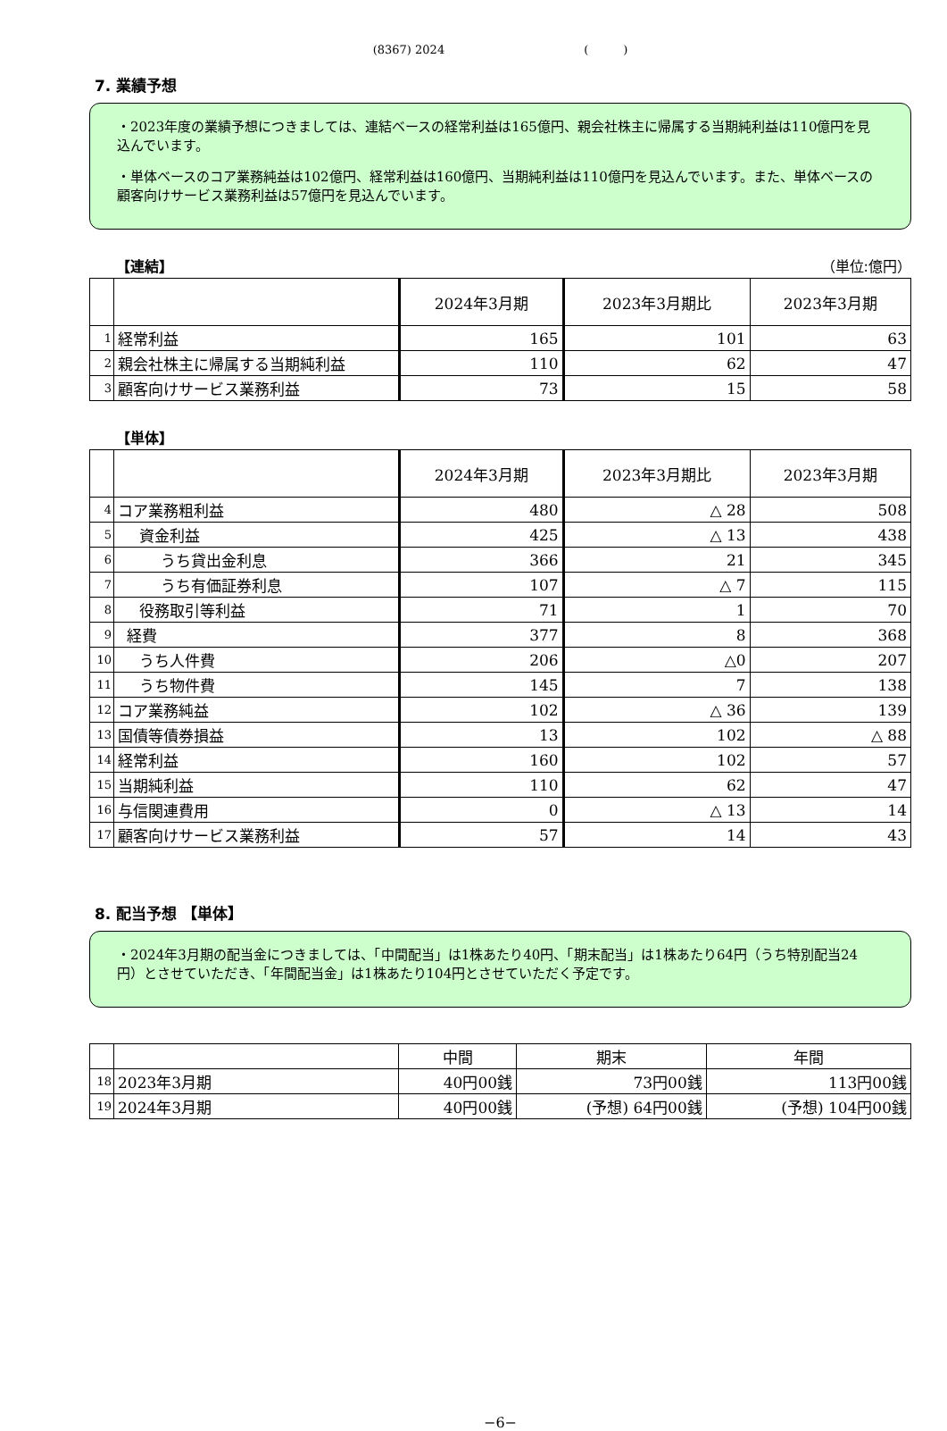(8367) 2024　　　　　　　　　　　　(　　　)
7. 業績予想
・2023年度の業績予想につきましては、連結ベースの経常利益は165億円、親会社株主に帰属する当期純利益は110億円を見込んでいます。
・単体ベースのコア業務純益は102億円、経常利益は160億円、当期純利益は110億円を見込んでいます。また、単体ベースの顧客向けサービス業務利益は57億円を見込んでいます。
【連結】 （単位:億円）
| | | 2024年3月期 | 2023年3月期比 | 2023年3月期 |
| --- | --- | --- | --- | --- |
| 1 | 経常利益 | 165 | 101 | 63 |
| 2 | 親会社株主に帰属する当期純利益 | 110 | 62 | 47 |
| 3 | 顧客向けサービス業務利益 | 73 | 15 | 58 |
【単体】
| | | 2024年3月期 | 2023年3月期比 | 2023年3月期 |
| --- | --- | --- | --- | --- |
| 4 | コア業務粗利益 | 480 | △ 28 | 508 |
| 5 | 資金利益 | 425 | △ 13 | 438 |
| 6 | うち貸出金利息 | 366 | 21 | 345 |
| 7 | うち有価証券利息 | 107 | △ 7 | 115 |
| 8 | 役務取引等利益 | 71 | 1 | 70 |
| 9 | 経費 | 377 | 8 | 368 |
| 10 | うち人件費 | 206 | △0 | 207 |
| 11 | うち物件費 | 145 | 7 | 138 |
| 12 | コア業務純益 | 102 | △ 36 | 139 |
| 13 | 国債等債券損益 | 13 | 102 | △ 88 |
| 14 | 経常利益 | 160 | 102 | 57 |
| 15 | 当期純利益 | 110 | 62 | 47 |
| 16 | 与信関連費用 | 0 | △ 13 | 14 |
| 17 | 顧客向けサービス業務利益 | 57 | 14 | 43 |
8. 配当予想 【単体】
・2024年3月期の配当金につきましては、「中間配当」は1株あたり40円、「期末配当」は1株あたり64円（うち特別配当24円）とさせていただき、「年間配当金」は1株あたり104円とさせていただく予定です。
| | | 中間 | 期末 | 年間 |
| 18 | 2023年3月期 | 40円00銭 | 73円00銭 | 113円00銭 |
| 19 | 2024年3月期 | 40円00銭 | (予想) 64円00銭 | (予想) 104円00銭 |
−6−